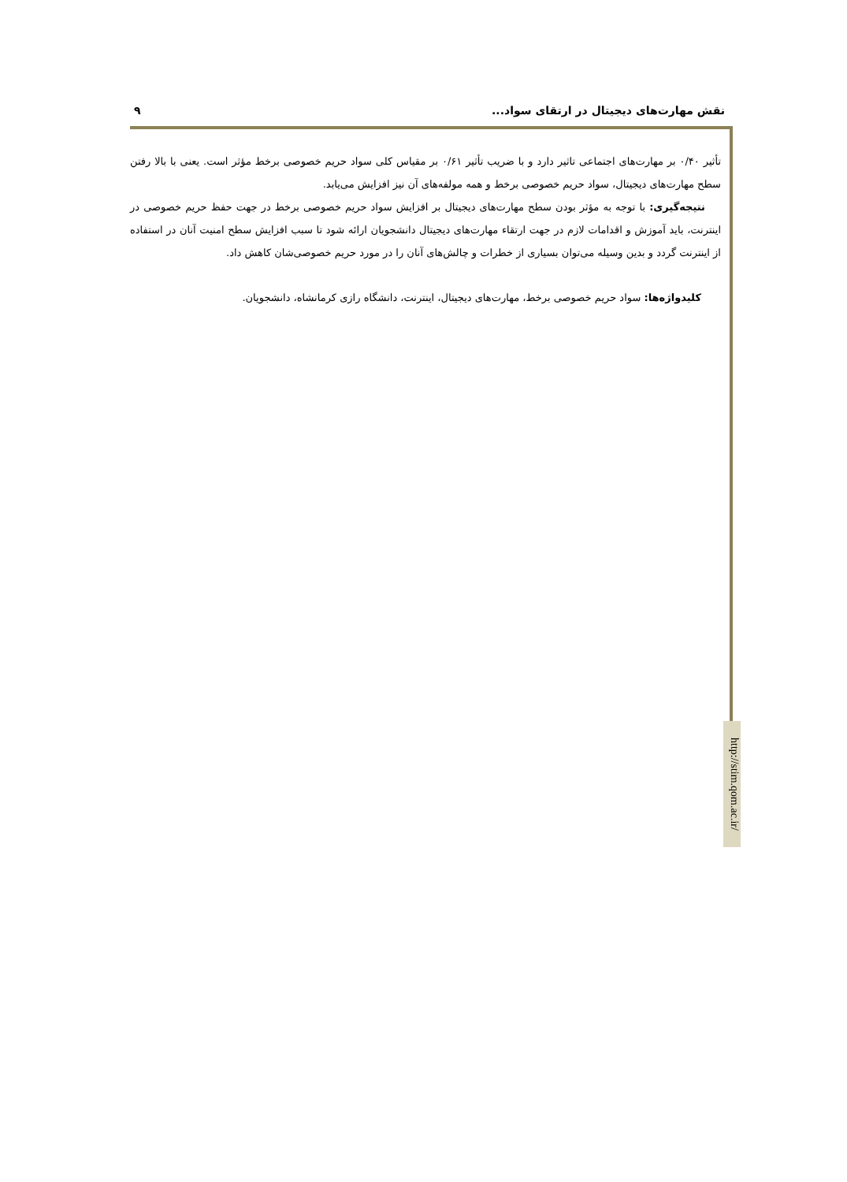نقش مهارت‌های دیجیتال در ارتقای سواد... ۹
تأثیر ۰/۴۰ بر مهارت‌های اجتماعی تاثیر دارد و با ضریب تأثیر ۰/۶۱ بر مقیاس کلی سواد حریم خصوصی برخط مؤثر است. یعنی با بالا رفتن سطح مهارت‌های دیجیتال، سواد حریم خصوصی برخط و همه مولفه‌های آن نیز افزایش می‌یابد.
نتیجه‌گیری: با توجه به مؤثر بودن سطح مهارت‌های دیجیتال بر افزایش سواد حریم خصوصی برخط در جهت حفظ حریم خصوصی در اینترنت، باید آموزش و اقدامات لازم در جهت ارتقاء مهارت‌های دیجیتال دانشجویان ارائه شود تا سبب افزایش سطح امنیت آنان در استفاده از اینترنت گردد و بدین وسیله می‌توان بسیاری از خطرات و چالش‌های آنان را در مورد حریم خصوصی‌شان کاهش داد.
کلیدواژه‌ها: سواد حریم خصوصی برخط، مهارت‌های دیجیتال، اینترنت، دانشگاه رازی کرمانشاه، دانشجویان.
http://stim.qom.ac.ir/